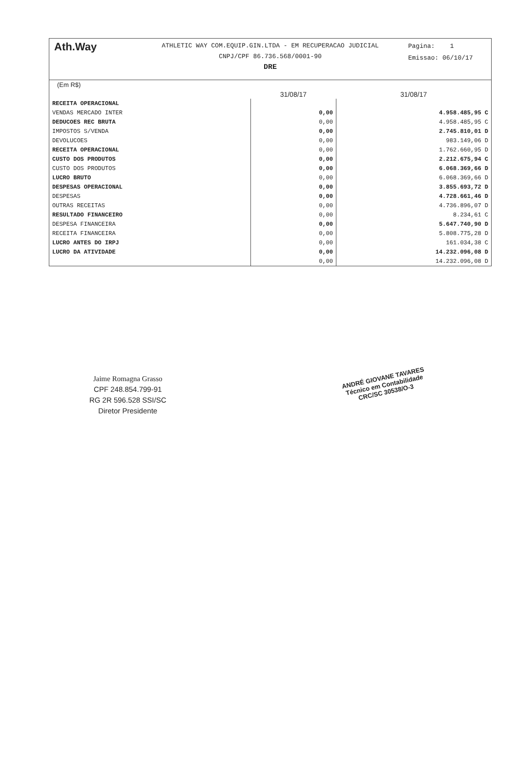Ath.Way
ATHLETIC WAY COM.EQUIP.GIN.LTDA - EM RECUPERACAO JUDICIAL
CNPJ/CPF 86.736.568/0001-90
DRE
Pagina: 1
Emissao: 06/10/17
(Em R$)
| | 31/08/17 | 31/08/17 |
| --- | --- | --- |
| RECEITA OPERACIONAL | | |
| VENDAS MERCADO INTER | 0,00 | 4.958.485,95 C |
| DEDUCOES REC BRUTA | 0,00 | 4.958.485,95 C |
| IMPOSTOS S/VENDA | 0,00 | 2.745.810,01 D |
| DEVOLUCOES | 0,00 | 983.149,06 D |
| RECEITA OPERACIONAL | 0,00 | 1.762.660,95 D |
| CUSTO DOS PRODUTOS | 0,00 | 2.212.675,94 C |
| CUSTO DOS PRODUTOS | 0,00 | 6.068.369,66 D |
| LUCRO BRUTO | 0,00 | 6.068.369,66 D |
| DESPESAS OPERACIONAL | 0,00 | 3.855.693,72 D |
| DESPESAS | 0,00 | 4.728.661,46 D |
| OUTRAS RECEITAS | 0,00 | 4.736.896,07 D |
| RESULTADO FINANCEIRO | 0,00 | 8.234,61 C |
| DESPESA FINANCEIRA | 0,00 | 5.647.740,90 D |
| RECEITA FINANCEIRA | 0,00 | 5.808.775,28 D |
| LUCRO ANTES DO IRPJ | 0,00 | 161.034,38 C |
| LUCRO DA ATIVIDADE | 0,00 | 14.232.096,08 D |
| | 0,00 | 14.232.096,08 D |
Jaime Romagna Grasso
CPF 248.854.799-91
RG 2R 596.528 SSI/SC
Diretor Presidente
ANDRÉ GIOVANE TAVARES
Técnico em Contabilidade
CRC/SC 30538/O-3